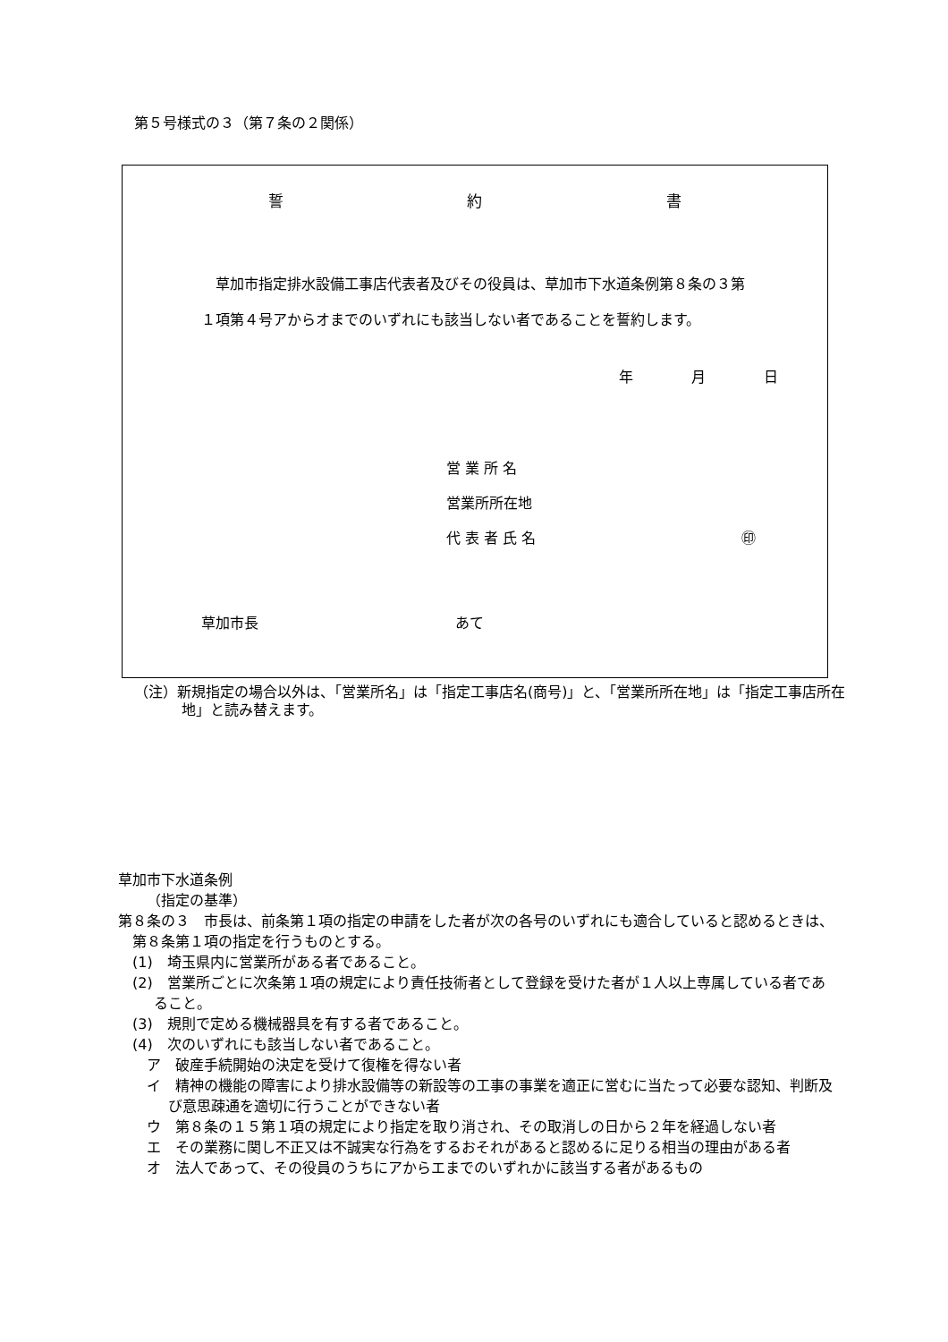第５号様式の３（第７条の２関係）
誓 約 書
草加市指定排水設備工事店代表者及びその役員は、草加市下水道条例第８条の３第１項第４号アからオまでのいずれにも該当しない者であることを誓約します。
年 月 日
営 業 所 名
営業所所在地
代 表 者 氏 名 ㊞
草加市長 あて
（注）新規指定の場合以外は、「営業所名」は「指定工事店名(商号)」と、「営業所所在地」は「指定工事店所在地」と読み替えます。
草加市下水道条例
（指定の基準）
第８条の３　市長は、前条第１項の指定の申請をした者が次の各号のいずれにも適合していると認めるときは、第８条第１項の指定を行うものとする。
(1)　埼玉県内に営業所がある者であること。
(2)　営業所ごとに次条第１項の規定により責任技術者として登録を受けた者が１人以上専属している者であること。
(3)　規則で定める機械器具を有する者であること。
(4)　次のいずれにも該当しない者であること。
ア　破産手続開始の決定を受けて復権を得ない者
イ　精神の機能の障害により排水設備等の新設等の工事の事業を適正に営むに当たって必要な認知、判断及び意思疎通を適切に行うことができない者
ウ　第８条の１５第１項の規定により指定を取り消され、その取消しの日から２年を経過しない者
エ　その業務に関し不正又は不誠実な行為をするおそれがあると認めるに足りる相当の理由がある者
オ　法人であって、その役員のうちにアからエまでのいずれかに該当する者があるもの